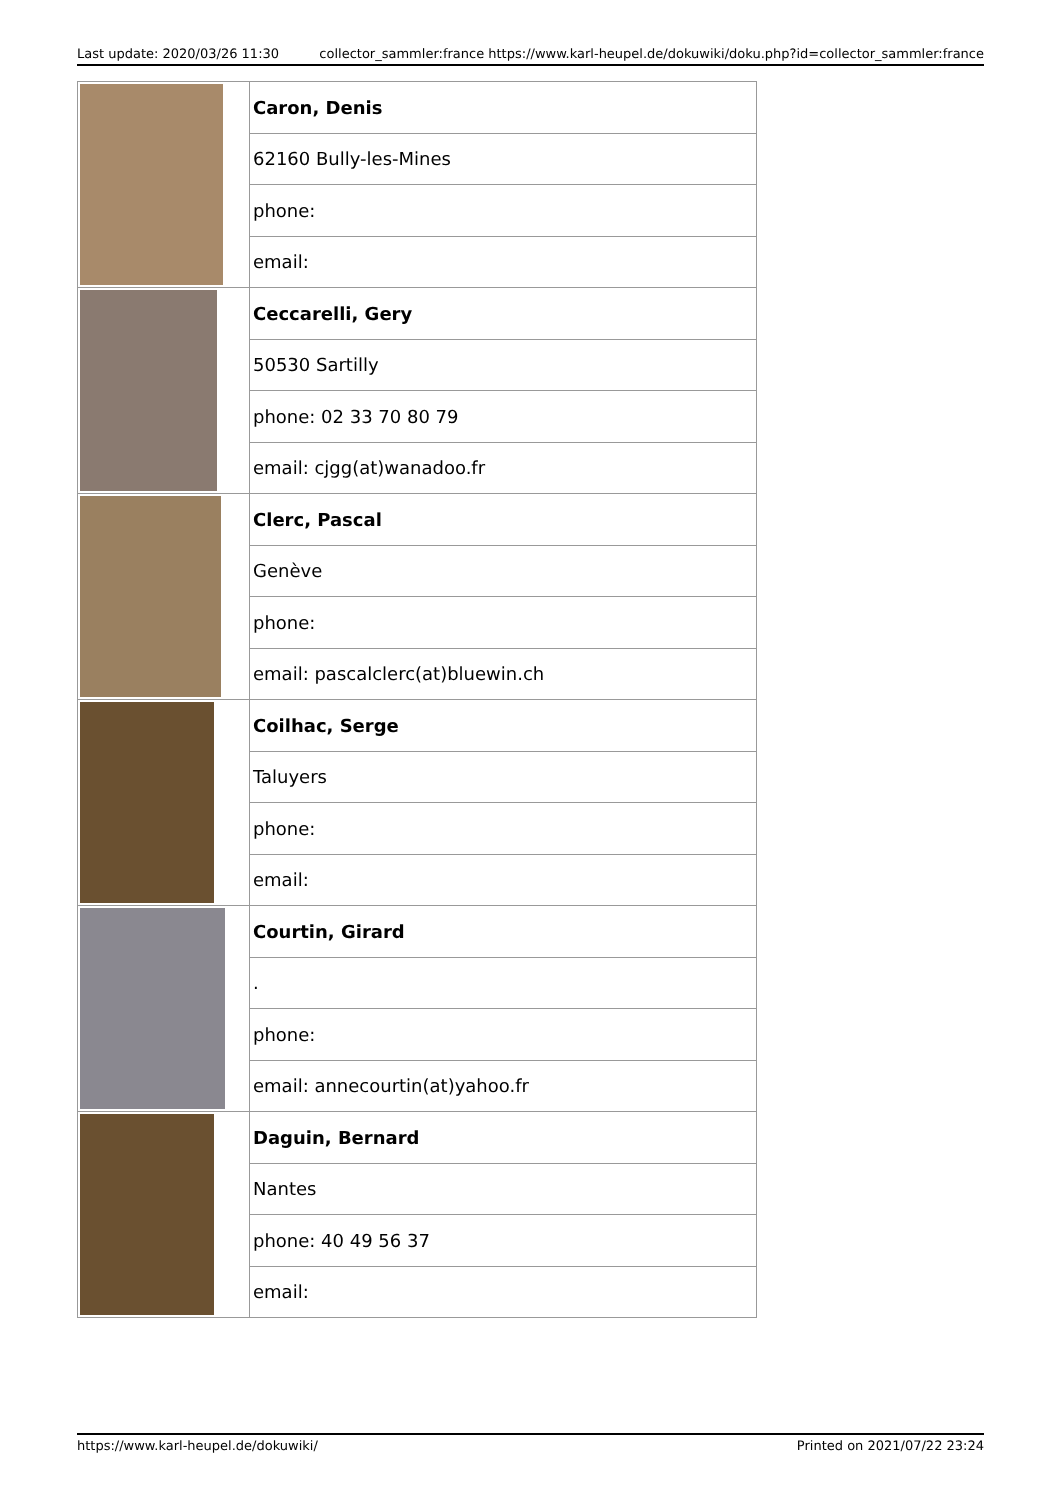Last update: 2020/03/26 11:30 collector_sammler:france https://www.karl-heupel.de/dokuwiki/doku.php?id=collector_sammler:france
| | Caron, Denis |
| | 62160 Bully-les-Mines |
| | phone: |
| | email: |
| | Ceccarelli, Gery |
| | 50530 Sartilly |
| | phone: 02 33 70 80 79 |
| | email: cjgg(at)wanadoo.fr |
| | Clerc, Pascal |
| | Genève |
| | phone: |
| | email: pascalclerc(at)bluewin.ch |
| | Coilhac, Serge |
| | Taluyers |
| | phone: |
| | email: |
| | Courtin, Girard |
| | . |
| | phone: |
| | email: annecourtin(at)yahoo.fr |
| | Daguin, Bernard |
| | Nantes |
| | phone: 40 49 56 37 |
| | email: |
https://www.karl-heupel.de/dokuwiki/ Printed on 2021/07/22 23:24